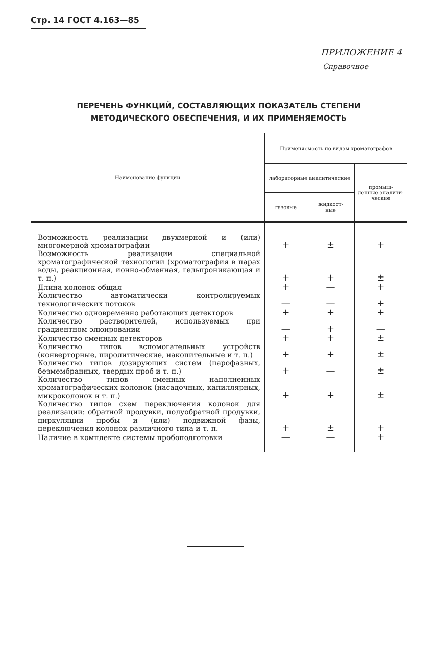Стр. 14 ГОСТ 4.163—85
ПРИЛОЖЕНИЕ 4
Справочное
ПЕРЕЧЕНЬ ФУНКЦИЙ, СОСТАВЛЯЮЩИХ ПОКАЗАТЕЛЬ СТЕПЕНИ
МЕТОДИЧЕСКОГО ОБЕСПЕЧЕНИЯ, И ИХ ПРИМЕНЯЕМОСТЬ
| Наименование функции | Применяемость по видам хроматографов | | |
| --- | --- | --- | --- |
| | лабораторные аналитические | | промыш- ленные аналити- ческие |
| | газовые | жидкост- ные | |
| Возможность реализации двухмерной и (или) многомерной хроматографии | + | ± | + |
| Возможность реализации специальной хроматографической технологии (хроматография в парах воды, реакционная, ионно-обменная, гельпроникающая и т. п.) | + | + | ± |
| Длина колонок общая | + | — | + |
| Количество автоматически контролируемых технологических потоков | — | — | + |
| Количество одновременно работающих детекторов | + | + | + |
| Количество растворителей, используемых при градиентном элюировании | — | + | — |
| Количество сменных детекторов | + | + | ± |
| Количество типов вспомогательных устройств (конверторные, пиролитические, накопительные и т. п.) | + | + | ± |
| Количество типов дозирующих систем (парофазных, безмембранных, твердых проб и т. п.) | + | — | ± |
| Количество типов сменных наполненных хроматографических колонок (насадочных, капиллярных, микроколонок и т. п.) | + | + | ± |
| Количество типов схем переключения колонок для реализации: обратной продувки, полуобратной продувки, циркуляции пробы и (или) подвижной фазы, переключения колонок различного типа и т. п. | + | ± | + |
| Наличие в комплекте системы пробоподготовки | — | — | + |